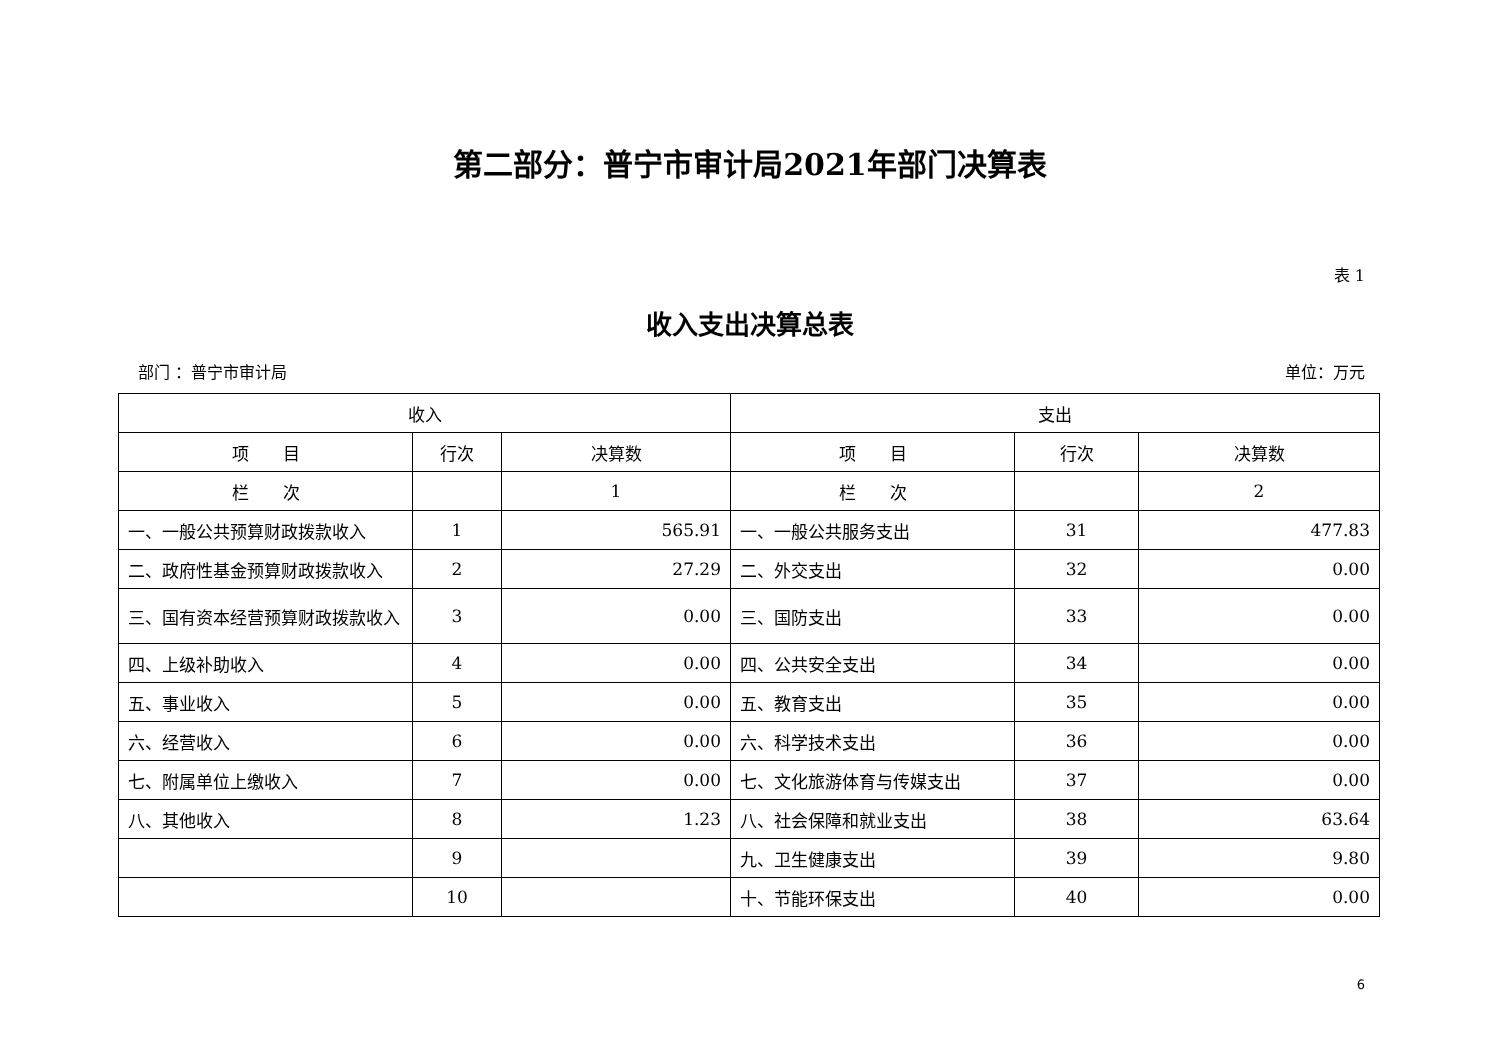第二部分：普宁市审计局2021年部门决算表
表 1
收入支出决算总表
部门 ：普宁市审计局 单位：万元
| 收入 | | | 支出 | | |
| --- | --- | --- | --- | --- | --- |
| 项 目 | 行次 | 决算数 | 项 目 | 行次 | 决算数 |
| 栏 次 | | 1 | 栏 次 | | 2 |
| 一、一般公共预算财政拨款收入 | 1 | 565.91 | 一、一般公共服务支出 | 31 | 477.83 |
| 二、政府性基金预算财政拨款收入 | 2 | 27.29 | 二、外交支出 | 32 | 0.00 |
| 三、国有资本经营预算财政拨款收入 | 3 | 0.00 | 三、国防支出 | 33 | 0.00 |
| 四、上级补助收入 | 4 | 0.00 | 四、公共安全支出 | 34 | 0.00 |
| 五、事业收入 | 5 | 0.00 | 五、教育支出 | 35 | 0.00 |
| 六、经营收入 | 6 | 0.00 | 六、科学技术支出 | 36 | 0.00 |
| 七、附属单位上缴收入 | 7 | 0.00 | 七、文化旅游体育与传媒支出 | 37 | 0.00 |
| 八、其他收入 | 8 | 1.23 | 八、社会保障和就业支出 | 38 | 63.64 |
| | 9 | | 九、卫生健康支出 | 39 | 9.80 |
| | 10 | | 十、节能环保支出 | 40 | 0.00 |
6